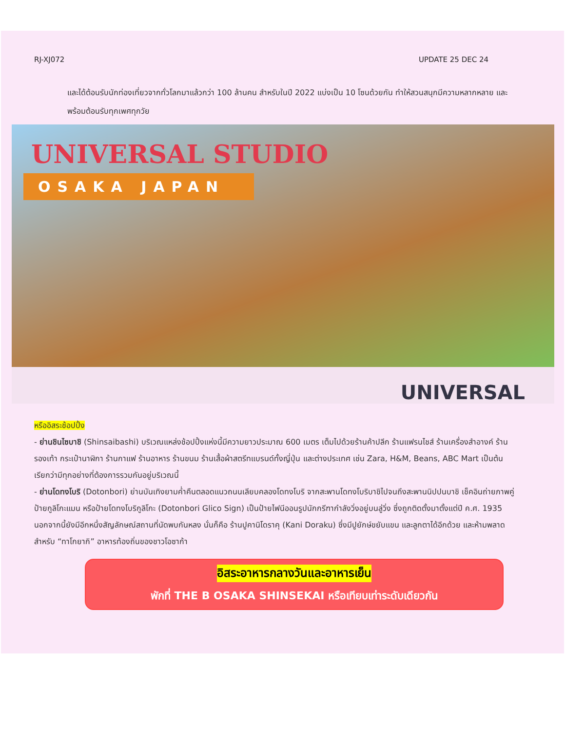RJ-XJ072 UPDATE 25 DEC 24
และได้ต้อนรับนักท่องเที่ยวจากทั่วโลกมาแล้วกว่า 100 ล้านคน สำหรับในปี 2022 แบ่งเป็น 10 โซนด้วยกัน ทำให้สวนสนุกมีความหลากหลาย และพร้อมต้อนรับทุกเพศทุกวัย
UNIVERSAL STUDIO
OSAKA JAPAN
UNIVERSAL
หรืออิสระช้อปปิ้ง
- ย่านชินไซบาชิ (Shinsaibashi) บริเวณแหล่งช้อปปิ้งแห่งนี้มีความยาวประมาณ 600 เมตร เต็มไปด้วยร้านค้าปลีก ร้านแฟรนไชส์ ร้านเครื่องสำอางค์ ร้านรองเท้า กระเป๋านาฬิกา ร้านกาแฟ ร้านอาหาร ร้านขนม ร้านเสื้อผ้าสตรีทแบรนด์ทั้งญี่ปุ่น และต่างประเทศ เช่น Zara, H&M, Beans, ABC Mart เป็นต้น เรียกว่ามีทุกอย่างที่ต้องการรวมกันอยู่บริเวณนี้
- ย่านโดทงโบริ (Dotonbori) ย่านบันเทิงยามค่ำคืนตลอดแนวถนนเลียบคลองโดทงโบริ จากสะพานโดทงโบริบาชิไปจนถึงสะพานนิปปนบาชิ เช็คอินถ่ายภาพคู่ป้ายกูลิโกะแมน หรือป้ายโดทงโบริกูลิโกะ (Dotonbori Glico Sign) เป็นป้ายไฟนีออนรูปนักกรีฑากำลังวิ่งอยู่บนลู่วิ่ง ซึ่งถูกติดตั้งมาตั้งแต่ปี ค.ศ. 1935 นอกจากนี้ยังมีอีกหนึ่งสัญลักษณ์สถานที่นัดพบกันหลง นั่นก็คือ ร้านปูคานิโดราคุ (Kani Doraku) ซึ่งมีปูยักษ์ขยับแขน และลูกตาได้อีกด้วย และห้ามพลาดสำหรับ “ทาโกยากิ” อาหารท้องถิ่นของชาวโอซาก้า
อิสระอาหารกลางวันและอาหารเย็น
พักที่ THE B OSAKA SHINSEKAI หรือเทียบเท่าระดับเดียวกัน